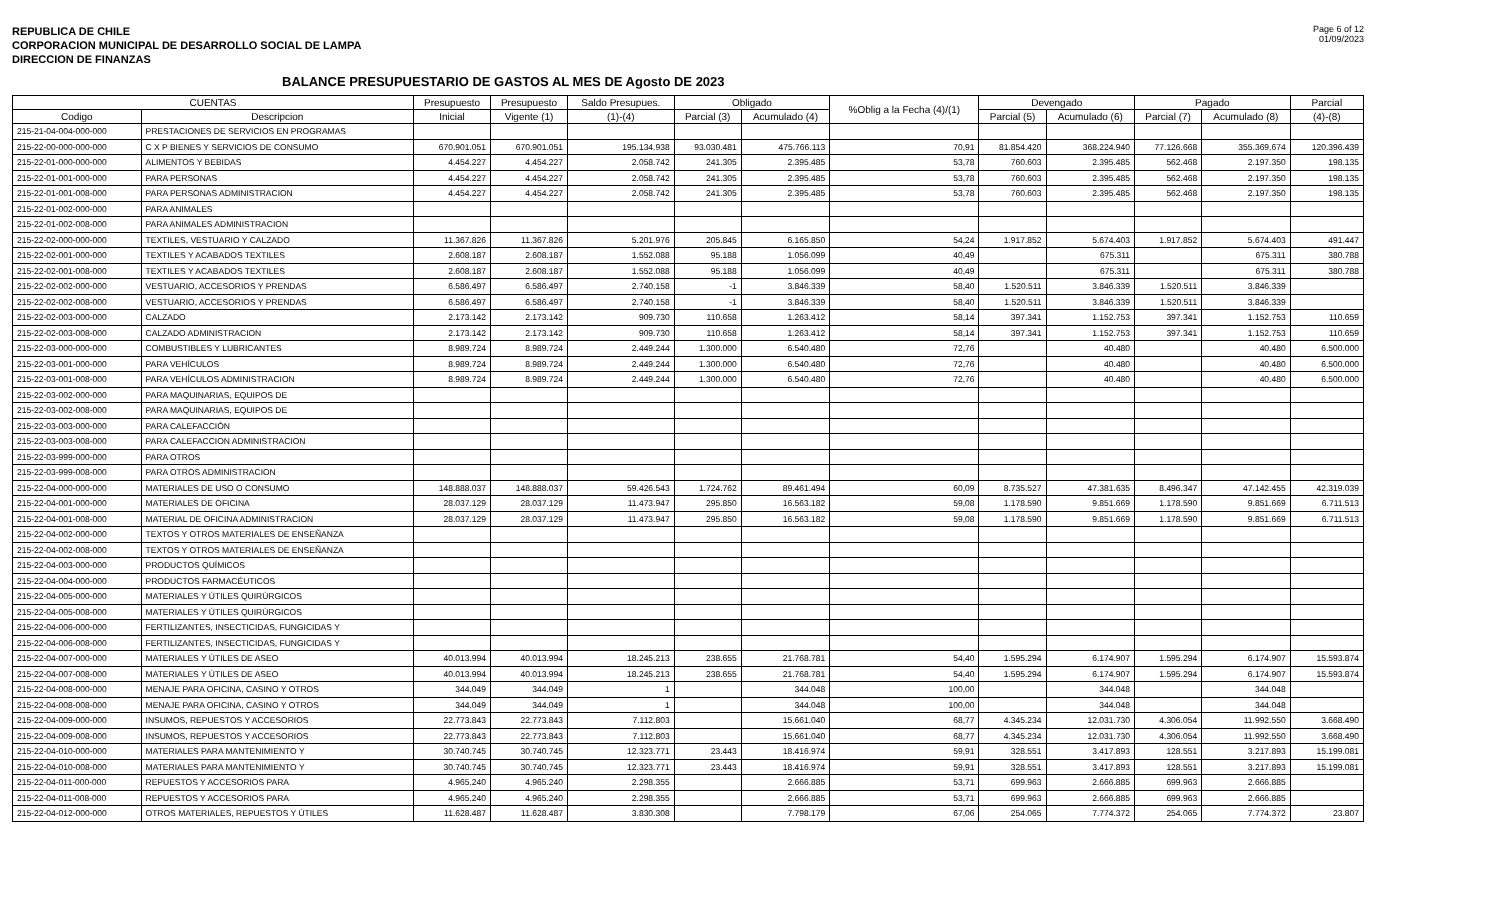REPUBLICA DE CHILE
CORPORACION MUNICIPAL DE DESARROLLO SOCIAL DE LAMPA
DIRECCION DE FINANZAS
Page 6 of 12
01/09/2023
BALANCE PRESUPUESTARIO DE GASTOS AL MES DE Agosto DE 2023
| CUENTAS | | Presupuesto | Presupuesto | Saldo Presupues. | Obligado | | %Oblig a la Fecha (4)/(1) | Devengado | | Pagado | | Parcial |
| --- | --- | --- | --- | --- | --- | --- | --- | --- | --- | --- | --- | --- |
| Codigo | Descripcion | Inicial | Vigente (1) | (1)-(4) | Parcial (3) | Acumulado (4) | | Parcial (5) | Acumulado (6) | Parcial (7) | Acumulado (8) | (4)-(8) |
| 215-21-04-004-000-000 | PRESTACIONES DE SERVICIOS EN PROGRAMAS | | | | | | | | | | | |
| 215-22-00-000-000-000 | C X P BIENES Y SERVICIOS DE CONSUMO | 670.901.051 | 670.901.051 | 195.134.938 | 93.030.481 | 475.766.113 | 70,91 | 81.854.420 | 368.224.940 | 77.126.668 | 355.369.674 | 120.396.439 |
| 215-22-01-000-000-000 | ALIMENTOS Y BEBIDAS | 4.454.227 | 4.454.227 | 2.058.742 | 241.305 | 2.395.485 | 53,78 | 760.603 | 2.395.485 | 562.468 | 2.197.350 | 198.135 |
| 215-22-01-001-000-000 | PARA PERSONAS | 4.454.227 | 4.454.227 | 2.058.742 | 241.305 | 2.395.485 | 53,78 | 760.603 | 2.395.485 | 562.468 | 2.197.350 | 198.135 |
| 215-22-01-001-008-000 | PARA PERSONAS ADMINISTRACION | 4.454.227 | 4.454.227 | 2.058.742 | 241.305 | 2.395.485 | 53,78 | 760.603 | 2.395.485 | 562.468 | 2.197.350 | 198.135 |
| 215-22-01-002-000-000 | PARA ANIMALES | | | | | | | | | | | |
| 215-22-01-002-008-000 | PARA ANIMALES ADMINISTRACION | | | | | | | | | | | |
| 215-22-02-000-000-000 | TEXTILES, VESTUARIO Y CALZADO | 11.367.826 | 11.367.826 | 5.201.976 | 205.845 | 6.165.850 | 54,24 | 1.917.852 | 5.674.403 | 1.917.852 | 5.674.403 | 491.447 |
| 215-22-02-001-000-000 | TEXTILES Y ACABADOS TEXTILES | 2.608.187 | 2.608.187 | 1.552.088 | 95.188 | 1.056.099 | 40,49 | | 675.311 | | 675.311 | 380.788 |
| 215-22-02-001-008-000 | TEXTILES Y ACABADOS TEXTILES | 2.608.187 | 2.608.187 | 1.552.088 | 95.188 | 1.056.099 | 40,49 | | 675.311 | | 675.311 | 380.788 |
| 215-22-02-002-000-000 | VESTUARIO, ACCESORIOS Y PRENDAS | 6.586.497 | 6.586.497 | 2.740.158 | -1 | 3.846.339 | 58,40 | 1.520.511 | 3.846.339 | 1.520.511 | 3.846.339 | |
| 215-22-02-002-008-000 | VESTUARIO, ACCESORIOS Y PRENDAS | 6.586.497 | 6.586.497 | 2.740.158 | -1 | 3.846.339 | 58,40 | 1.520.511 | 3.846.339 | 1.520.511 | 3.846.339 | |
| 215-22-02-003-000-000 | CALZADO | 2.173.142 | 2.173.142 | 909.730 | 110.658 | 1.263.412 | 58,14 | 397.341 | 1.152.753 | 397.341 | 1.152.753 | 110.659 |
| 215-22-02-003-008-000 | CALZADO ADMINISTRACION | 2.173.142 | 2.173.142 | 909.730 | 110.658 | 1.263.412 | 58,14 | 397.341 | 1.152.753 | 397.341 | 1.152.753 | 110.659 |
| 215-22-03-000-000-000 | COMBUSTIBLES Y LUBRICANTES | 8.989.724 | 8.989.724 | 2.449.244 | 1.300.000 | 6.540.480 | 72,76 | | 40.480 | | 40.480 | 6.500.000 |
| 215-22-03-001-000-000 | PARA VEHÍCULOS | 8.989.724 | 8.989.724 | 2.449.244 | 1.300.000 | 6.540.480 | 72,76 | | 40.480 | | 40.480 | 6.500.000 |
| 215-22-03-001-008-000 | PARA VEHÍCULOS ADMINISTRACION | 8.989.724 | 8.989.724 | 2.449.244 | 1.300.000 | 6.540.480 | 72,76 | | 40.480 | | 40.480 | 6.500.000 |
| 215-22-03-002-000-000 | PARA MAQUINARIAS, EQUIPOS DE | | | | | | | | | | | |
| 215-22-03-002-008-000 | PARA MAQUINARIAS, EQUIPOS DE | | | | | | | | | | | |
| 215-22-03-003-000-000 | PARA CALEFACCIÓN | | | | | | | | | | | |
| 215-22-03-003-008-000 | PARA CALEFACCION ADMINISTRACION | | | | | | | | | | | |
| 215-22-03-999-000-000 | PARA OTROS | | | | | | | | | | | |
| 215-22-03-999-008-000 | PARA OTROS ADMINISTRACION | | | | | | | | | | | |
| 215-22-04-000-000-000 | MATERIALES DE USO O CONSUMO | 148.888.037 | 148.888.037 | 59.426.543 | 1.724.762 | 89.461.494 | 60,09 | 8.735.527 | 47.381.635 | 8.496.347 | 47.142.455 | 42.319.039 |
| 215-22-04-001-000-000 | MATERIALES DE OFICINA | 28.037.129 | 28.037.129 | 11.473.947 | 295.850 | 16.563.182 | 59,08 | 1.178.590 | 9.851.669 | 1.178.590 | 9.851.669 | 6.711.513 |
| 215-22-04-001-008-000 | MATERIAL DE OFICINA ADMINISTRACION | 28.037.129 | 28.037.129 | 11.473.947 | 295.850 | 16.563.182 | 59,08 | 1.178.590 | 9.851.669 | 1.178.590 | 9.851.669 | 6.711.513 |
| 215-22-04-002-000-000 | TEXTOS Y OTROS MATERIALES DE ENSEÑANZA | | | | | | | | | | | |
| 215-22-04-002-008-000 | TEXTOS Y OTROS MATERIALES DE ENSEÑANZA | | | | | | | | | | | |
| 215-22-04-003-000-000 | PRODUCTOS QUÍMICOS | | | | | | | | | | | |
| 215-22-04-004-000-000 | PRODUCTOS FARMACÉUTICOS | | | | | | | | | | | |
| 215-22-04-005-000-000 | MATERIALES Y ÚTILES QUIRÚRGICOS | | | | | | | | | | | |
| 215-22-04-005-008-000 | MATERIALES Y ÚTILES QUIRÚRGICOS | | | | | | | | | | | |
| 215-22-04-006-000-000 | FERTILIZANTES, INSECTICIDAS, FUNGICIDAS Y | | | | | | | | | | | |
| 215-22-04-006-008-000 | FERTILIZANTES, INSECTICIDAS, FUNGICIDAS Y | | | | | | | | | | | |
| 215-22-04-007-000-000 | MATERIALES Y ÚTILES DE ASEO | 40.013.994 | 40.013.994 | 18.245.213 | 238.655 | 21.768.781 | 54,40 | 1.595.294 | 6.174.907 | 1.595.294 | 6.174.907 | 15.593.874 |
| 215-22-04-007-008-000 | MATERIALES Y ÚTILES DE ASEO | 40.013.994 | 40.013.994 | 18.245.213 | 238.655 | 21.768.781 | 54,40 | 1.595.294 | 6.174.907 | 1.595.294 | 6.174.907 | 15.593.874 |
| 215-22-04-008-000-000 | MENAJE PARA OFICINA, CASINO Y OTROS | 344.049 | 344.049 | 1 | | 344.048 | 100,00 | | 344.048 | | 344.048 | |
| 215-22-04-008-008-000 | MENAJE PARA OFICINA, CASINO Y OTROS | 344.049 | 344.049 | 1 | | 344.048 | 100,00 | | 344.048 | | 344.048 | |
| 215-22-04-009-000-000 | INSUMOS, REPUESTOS Y ACCESORIOS | 22.773.843 | 22.773.843 | 7.112.803 | | 15.661.040 | 68,77 | 4.345.234 | 12.031.730 | 4.306.054 | 11.992.550 | 3.668.490 |
| 215-22-04-009-008-000 | INSUMOS, REPUESTOS Y ACCESORIOS | 22.773.843 | 22.773.843 | 7.112.803 | | 15.661.040 | 68,77 | 4.345.234 | 12.031.730 | 4.306.054 | 11.992.550 | 3.668.490 |
| 215-22-04-010-000-000 | MATERIALES PARA MANTENIMIENTO Y | 30.740.745 | 30.740.745 | 12.323.771 | 23.443 | 18.416.974 | 59,91 | 328.551 | 3.417.893 | 128.551 | 3.217.893 | 15.199.081 |
| 215-22-04-010-008-000 | MATERIALES PARA MANTENIMIENTO Y | 30.740.745 | 30.740.745 | 12.323.771 | 23.443 | 18.416.974 | 59,91 | 328.551 | 3.417.893 | 128.551 | 3.217.893 | 15.199.081 |
| 215-22-04-011-000-000 | REPUESTOS Y ACCESORIOS PARA | 4.965.240 | 4.965.240 | 2.298.355 | | 2.666.885 | 53,71 | 699.963 | 2.666.885 | 699.963 | 2.666.885 | |
| 215-22-04-011-008-000 | REPUESTOS Y ACCESORIOS PARA | 4.965.240 | 4.965.240 | 2.298.355 | | 2.666.885 | 53,71 | 699.963 | 2.666.885 | 699.963 | 2.666.885 | |
| 215-22-04-012-000-000 | OTROS MATERIALES, REPUESTOS Y ÚTILES | 11.628.487 | 11.628.487 | 3.830.308 | | 7.798.179 | 67,06 | 254.065 | 7.774.372 | 254.065 | 7.774.372 | 23.807 |